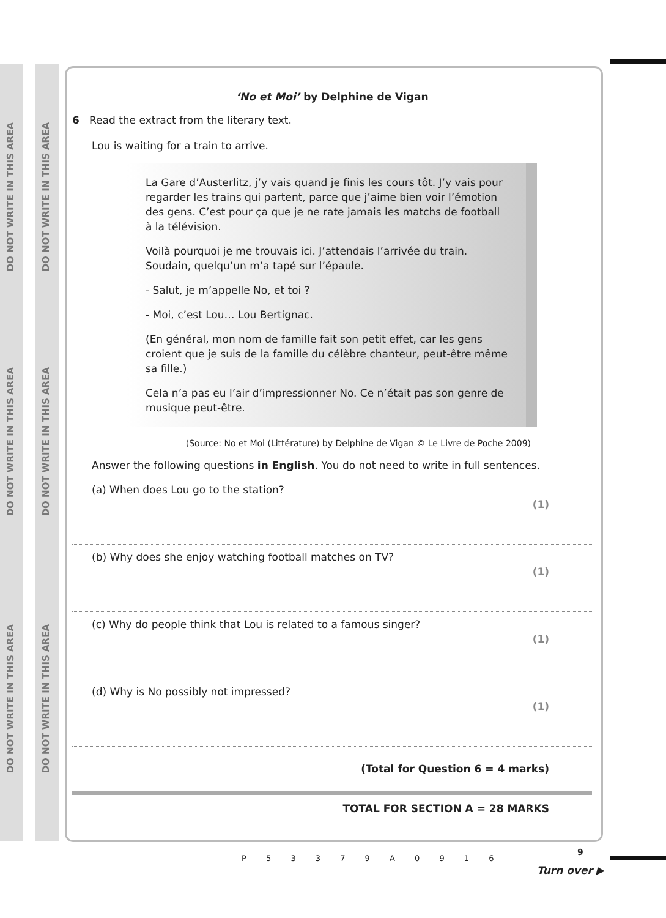DO NOT WRITE IN THIS AREA
DO NOT WRITE IN THIS AREA
DO NOT WRITE IN THIS AREA
DO NOT WRITE IN THIS AREA
DO NOT WRITE IN THIS AREA
DO NOT WRITE IN THIS AREA
‘No et Moi’ by Delphine de Vigan
6 Read the extract from the literary text.
Lou is waiting for a train to arrive.
La Gare d’Austerlitz, j’y vais quand je finis les cours tôt. J’y vais pour regarder les trains qui partent, parce que j’aime bien voir l’émotion des gens. C’est pour ça que je ne rate jamais les matchs de football à la télévision.
Voilà pourquoi je me trouvais ici. J’attendais l’arrivée du train. Soudain, quelqu’un m’a tapé sur l’épaule.
- Salut, je m’appelle No, et toi ?
- Moi, c’est Lou… Lou Bertignac.
(En général, mon nom de famille fait son petit effet, car les gens croient que je suis de la famille du célèbre chanteur, peut-être même sa fille.)
Cela n’a pas eu l’air d’impressionner No. Ce n’était pas son genre de musique peut-être.
(Source: No et Moi (Littérature) by Delphine de Vigan © Le Livre de Poche 2009)
Answer the following questions in English. You do not need to write in full sentences.
(a) When does Lou go to the station? (1)
(b) Why does she enjoy watching football matches on TV? (1)
(c) Why do people think that Lou is related to a famous singer? (1)
(d) Why is No possibly not impressed? (1)
(Total for Question 6 = 4 marks)
TOTAL FOR SECTION A = 28 MARKS
P 5 3 3 7 9 A 0 9 1 6
9
Turn over ▶